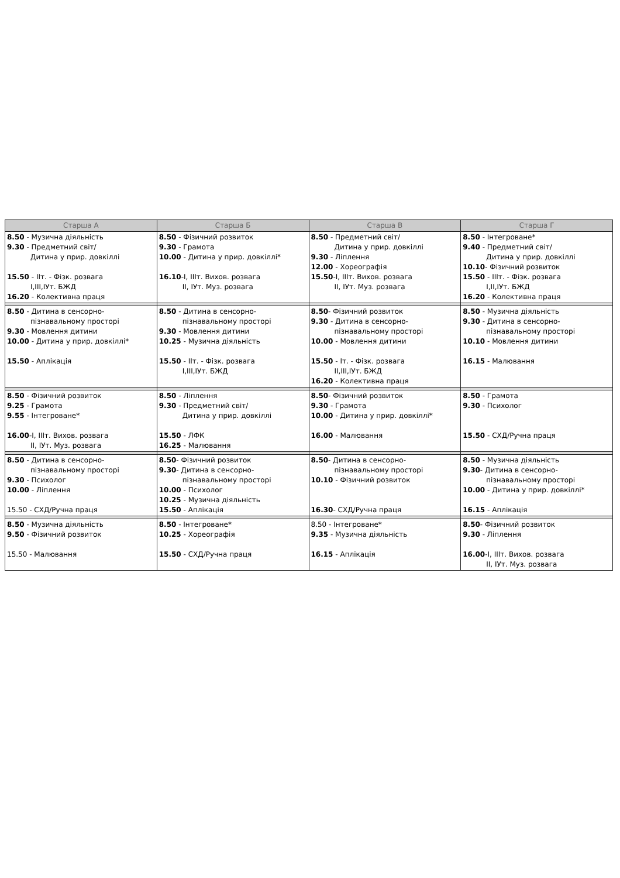| Старша А | Старша Б | Старша В | Старша Г |
| --- | --- | --- | --- |
| 8.50 - Музична діяльність 9.30 - Предметний світ/ Дитина у прир. довкіллі 15.50 - ІІт. - Фізк. розвага І,ІІІ,ІУт. БЖД 16.20 - Колективна праця | 8.50 - Фізичний розвиток 9.30 - Грамота 10.00 - Дитина у прир. довкіллі* 16.10 -І, ІІІт. Вихов. розвага ІІ, ІУт. Муз. розвага | 8.50 - Предметний світ/ Дитина у прир. довкіллі 9.30 - Ліплення 12.00 - Хореографія 15.50 -І, ІІІт. Вихов. розвага ІІ, ІУт. Муз. розвага | 8.50 - Інтегроване* 9.40 - Предметний світ/ Дитина у прир. довкіллі 10.10 - Фізичний розвиток 15.50 - ІІІт. - Фізк. розвага І,ІІ,ІУт. БЖД 16.20 - Колективна праця |
| 8.50 - Дитина в сенсорно- пізнавальному просторі 9.30 - Мовлення дитини 10.00 - Дитина у прир. довкіллі* 15.50 - Аплікація | 8.50 - Дитина в сенсорно- пізнавальному просторі 9.30 - Мовлення дитини 10.25 - Музична діяльність 15.50 - ІІт. - Фізк. розвага І,ІІІ,ІУт. БЖД | 8.50 - Фізичний розвиток 9.30 - Дитина в сенсорно- пізнавальному просторі 10.00 - Мовлення дитини 15.50 - Іт. - Фізк. розвага ІІ,ІІІ,ІУт. БЖД 16.20 - Колективна праця | 8.50 - Музична діяльність 9.30 - Дитина в сенсорно- пізнавальному просторі 10.10 - Мовлення дитини 16.15 - Малювання |
| 8.50 - Фізичний розвиток 9.25 - Грамота 9.55 - Інтегроване* 16.00 -І, ІІІт. Вихов. розвага ІІ, ІУт. Муз. розвага | 8.50 - Ліплення 9.30 - Предметний світ/ Дитина у прир. довкіллі 15.50 - ЛФК 16.25 - Малювання | 8.50 - Фізичний розвиток 9.30 - Грамота 10.00 - Дитина у прир. довкіллі* 16.00 - Малювання | 8.50 - Грамота 9.30 - Психолог 15.50 - СХД/Ручна праця |
| 8.50 - Дитина в сенсорно- пізнавальному просторі 9.30 - Психолог 10.00 - Ліплення 15.50 - СХД/Ручна праця | 8.50 - Фізичний розвиток 9.30 - Дитина в сенсорно- пізнавальному просторі 10.00 - Психолог 10.25 - Музична діяльність 15.50 - Аплікація | 8.50 - Дитина в сенсорно- пізнавальному просторі 10.10 - Фізичний розвиток 16.30 - СХД/Ручна праця | 8.50 - Музична діяльність 9.30 - Дитина в сенсорно- пізнавальному просторі 10.00 - Дитина у прир. довкіллі* 16.15 - Аплікація |
| 8.50 - Музична діяльність 9.50 - Фізичний розвиток 15.50 - Малювання | 8.50 - Інтегроване* 10.25 - Хореографія 15.50 - СХД/Ручна праця | 8.50 - Інтегроване* 9.35 - Музична діяльність 16.15 - Аплікація | 8.50 - Фізичний розвиток 9.30 - Ліплення 16.00 -І, ІІІт. Вихов. розвага ІІ, ІУт. Муз. розвага |